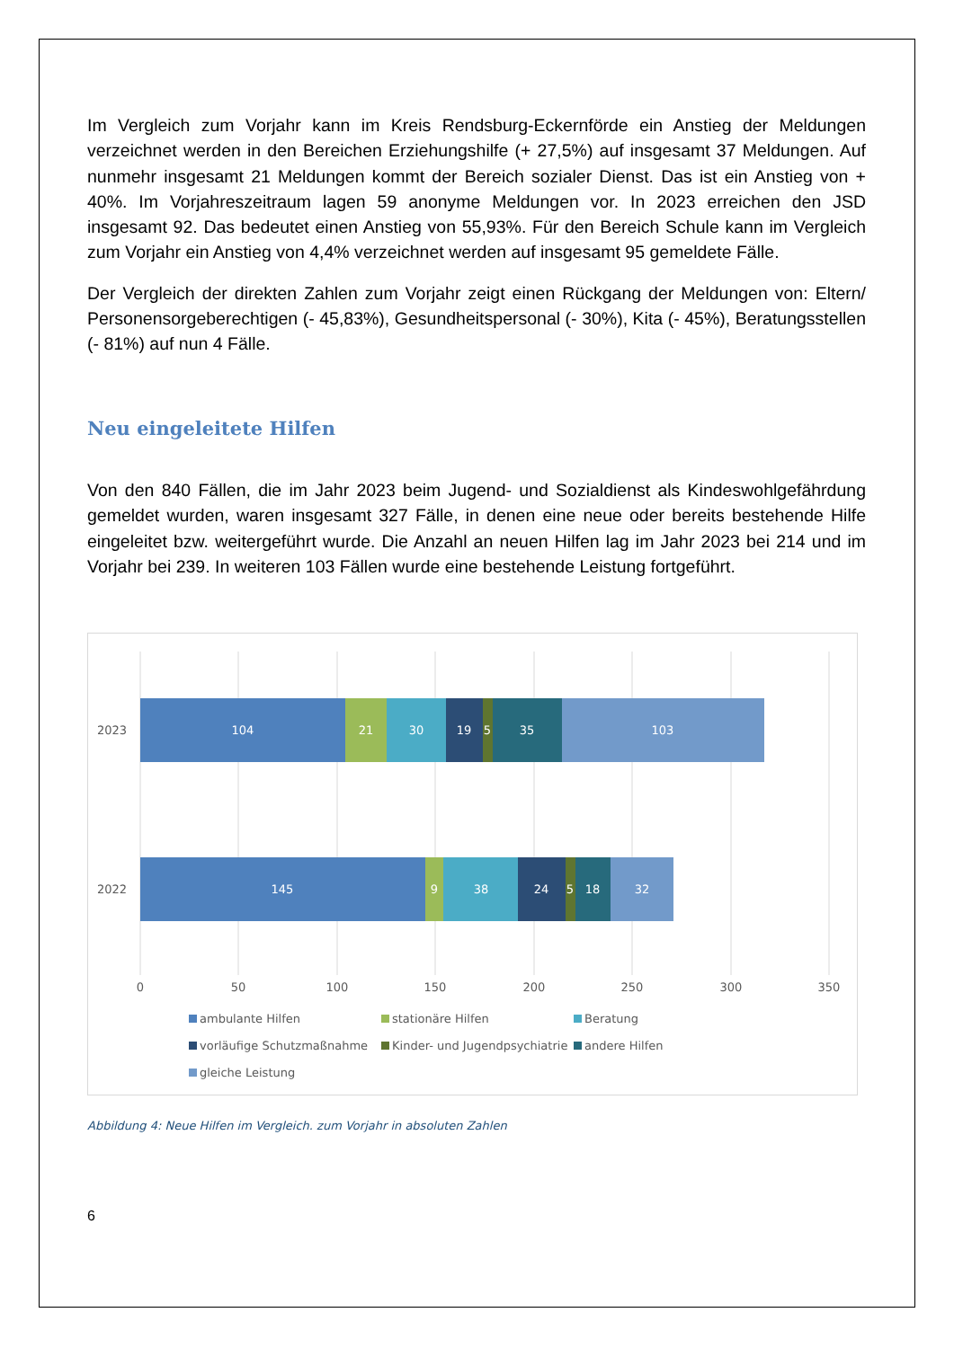Im Vergleich zum Vorjahr kann im Kreis Rendsburg-Eckernförde ein Anstieg der Meldungen verzeichnet werden in den Bereichen Erziehungshilfe (+ 27,5%) auf insgesamt 37 Meldungen. Auf nunmehr insgesamt 21 Meldungen kommt der Bereich sozialer Dienst. Das ist ein Anstieg von + 40%. Im Vorjahreszeitraum lagen 59 anonyme Meldungen vor. In 2023 erreichen den JSD insgesamt 92. Das bedeutet einen Anstieg von 55,93%. Für den Bereich Schule kann im Vergleich zum Vorjahr ein Anstieg von 4,4% verzeichnet werden auf insgesamt 95 gemeldete Fälle.
Der Vergleich der direkten Zahlen zum Vorjahr zeigt einen Rückgang der Meldungen von: Eltern/ Personensorgeberechtigen (- 45,83%), Gesundheitspersonal (- 30%), Kita (- 45%), Beratungsstellen (- 81%) auf nun 4 Fälle.
Neu eingeleitete Hilfen
Von den 840 Fällen, die im Jahr 2023 beim Jugend- und Sozialdienst als Kindeswohlgefährdung gemeldet wurden, waren insgesamt 327 Fälle, in denen eine neue oder bereits bestehende Hilfe eingeleitet bzw. weitergeführt wurde. Die Anzahl an neuen Hilfen lag im Jahr 2023 bei 214 und im Vorjahr bei 239. In weiteren 103 Fällen wurde eine bestehende Leistung fortgeführt.
104
21
30
19
5
35
103
145
9
38
24
5
18
32
2023
2022
0
50
100
150
200
250
300
350
ambulante Hilfen
stationäre Hilfen
Beratung
vorläufige Schutzmaßnahme
Kinder- und Jugendpsychiatrie
andere Hilfen
gleiche Leistung
Abbildung 4: Neue Hilfen im Vergleich. zum Vorjahr in absoluten Zahlen
6